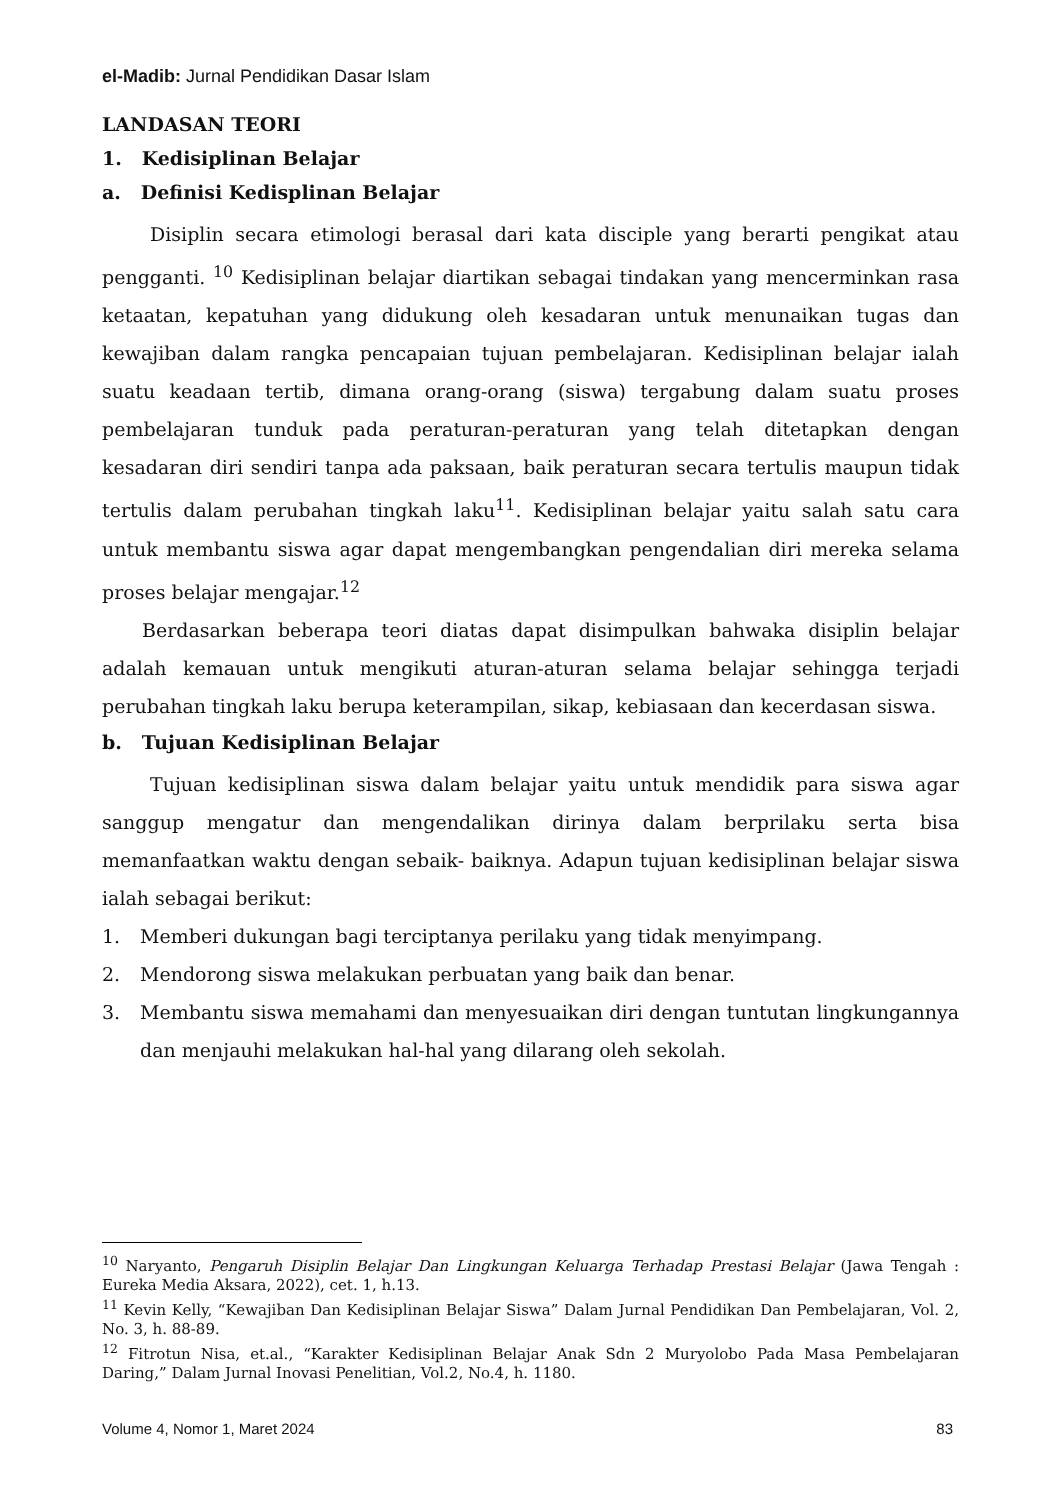el-Madib: Jurnal Pendidikan Dasar Islam
LANDASAN TEORI
1. Kedisiplinan Belajar
a. Definisi Kedisplinan Belajar
Disiplin secara etimologi berasal dari kata disciple yang berarti pengikat atau pengganti. <sup>10</sup> Kedisiplinan belajar diartikan sebagai tindakan yang mencerminkan rasa ketaatan, kepatuhan yang didukung oleh kesadaran untuk menunaikan tugas dan kewajiban dalam rangka pencapaian tujuan pembelajaran. Kedisiplinan belajar ialah suatu keadaan tertib, dimana orang-orang (siswa) tergabung dalam suatu proses pembelajaran tunduk pada peraturan-peraturan yang telah ditetapkan dengan kesadaran diri sendiri tanpa ada paksaan, baik peraturan secara tertulis maupun tidak tertulis dalam perubahan tingkah laku<sup>11</sup>. Kedisiplinan belajar yaitu salah satu cara untuk membantu siswa agar dapat mengembangkan pengendalian diri mereka selama proses belajar mengajar.<sup>12</sup>
Berdasarkan beberapa teori diatas dapat disimpulkan bahwaka disiplin belajar adalah kemauan untuk mengikuti aturan-aturan selama belajar sehingga terjadi perubahan tingkah laku berupa keterampilan, sikap, kebiasaan dan kecerdasan siswa.
b. Tujuan Kedisiplinan Belajar
Tujuan kedisiplinan siswa dalam belajar yaitu untuk mendidik para siswa agar sanggup mengatur dan mengendalikan dirinya dalam berprilaku serta bisa memanfaatkan waktu dengan sebaik- baiknya. Adapun tujuan kedisiplinan belajar siswa ialah sebagai berikut:
1. Memberi dukungan bagi terciptanya perilaku yang tidak menyimpang.
2. Mendorong siswa melakukan perbuatan yang baik dan benar.
3. Membantu siswa memahami dan menyesuaikan diri dengan tuntutan lingkungannya dan menjauhi melakukan hal-hal yang dilarang oleh sekolah.
<sup>10</sup> Naryanto, Pengaruh Disiplin Belajar Dan Lingkungan Keluarga Terhadap Prestasi Belajar (Jawa Tengah : Eureka Media Aksara, 2022), cet. 1, h.13.
<sup>11</sup> Kevin Kelly, “Kewajiban Dan Kedisiplinan Belajar Siswa” Dalam Jurnal Pendidikan Dan Pembelajaran, Vol. 2, No. 3, h. 88-89.
<sup>12</sup> Fitrotun Nisa, et.al., “Karakter Kedisiplinan Belajar Anak Sdn 2 Muryolobo Pada Masa Pembelajaran Daring,” Dalam Jurnal Inovasi Penelitian, Vol.2, No.4, h. 1180.
Volume 4, Nomor 1, Maret 2024 83